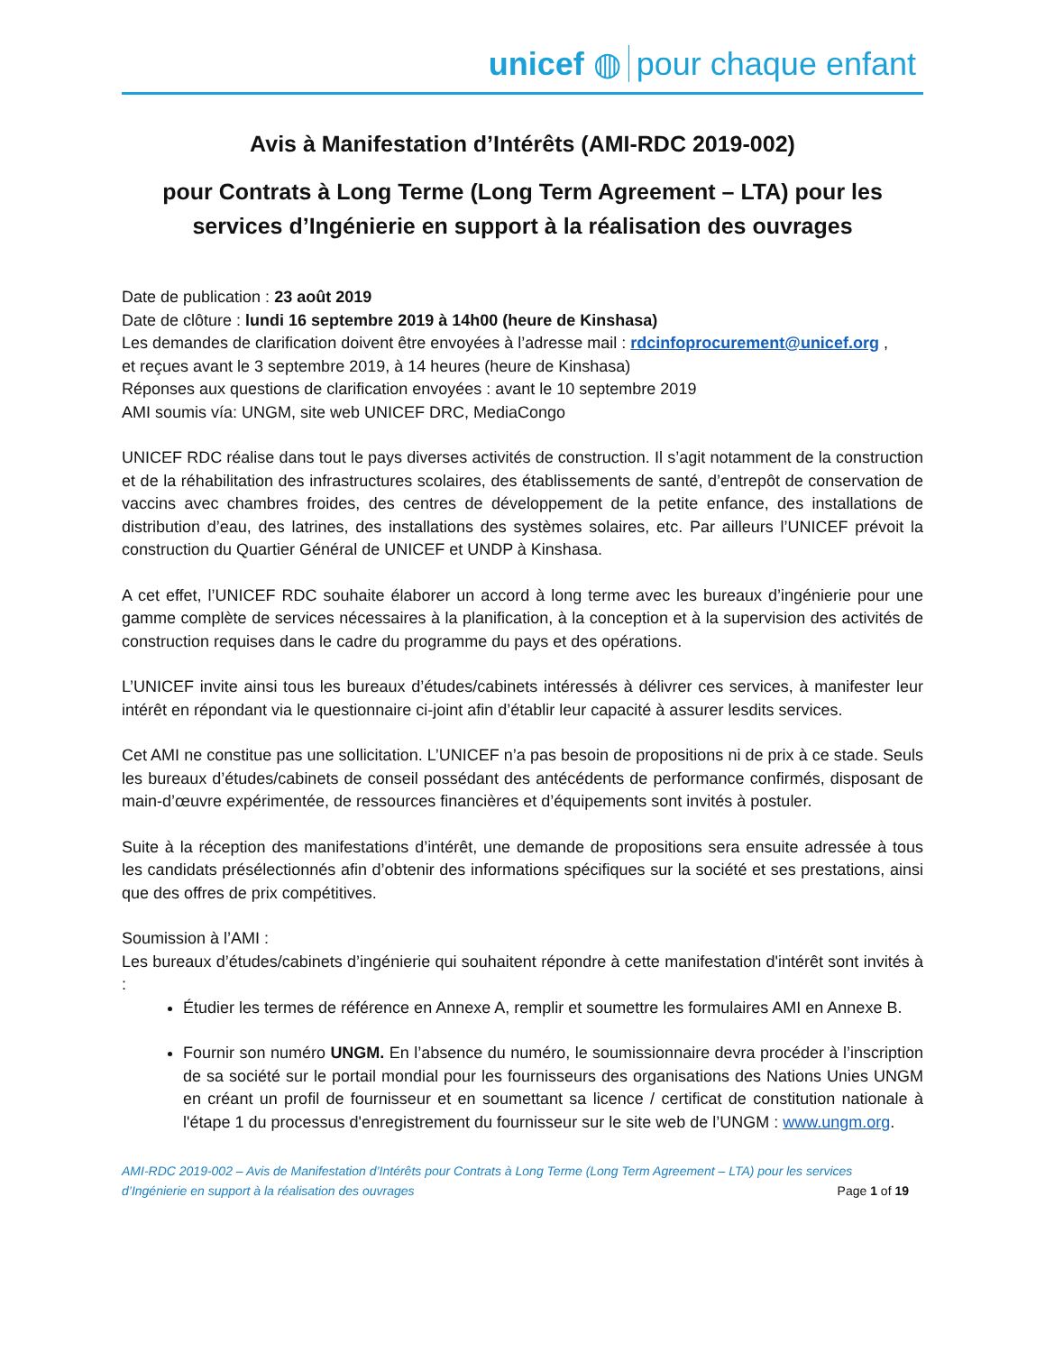unicef ◍ pour chaque enfant
Avis à Manifestation d’Intérêts (AMI-RDC 2019-002)
pour Contrats à Long Terme (Long Term Agreement – LTA) pour les services d’Ingénierie en support à la réalisation des ouvrages
Date de publication : 23 août 2019
Date de clôture : lundi 16 septembre 2019 à 14h00 (heure de Kinshasa)
Les demandes de clarification doivent être envoyées à l’adresse mail : rdcinfoprocurement@unicef.org ,
et reçues avant le 3 septembre 2019, à 14 heures (heure de Kinshasa)
Réponses aux questions de clarification envoyées : avant le 10 septembre 2019
AMI soumis vía: UNGM, site web UNICEF DRC, MediaCongo
UNICEF RDC réalise dans tout le pays diverses activités de construction. Il s’agit notamment de la construction et de la réhabilitation des infrastructures scolaires, des établissements de santé, d’entrepôt de conservation de vaccins avec chambres froides, des centres de développement de la petite enfance, des installations de distribution d’eau, des latrines, des installations des systèmes solaires, etc. Par ailleurs l’UNICEF prévoit la construction du Quartier Général de UNICEF et UNDP à Kinshasa.
A cet effet, l’UNICEF RDC souhaite élaborer un accord à long terme avec les bureaux d’ingénierie pour une gamme complète de services nécessaires à la planification, à la conception et à la supervision des activités de construction requises dans le cadre du programme du pays et des opérations.
L’UNICEF invite ainsi tous les bureaux d’études/cabinets intéressés à délivrer ces services, à manifester leur intérêt en répondant via le questionnaire ci-joint afin d’établir leur capacité à assurer lesdits services.
Cet AMI ne constitue pas une sollicitation. L’UNICEF n’a pas besoin de propositions ni de prix à ce stade. Seuls les bureaux d’études/cabinets de conseil possédant des antécédents de performance confirmés, disposant de main-d’œuvre expérimentée, de ressources financières et d’équipements sont invités à postuler.
Suite à la réception des manifestations d’intérêt, une demande de propositions sera ensuite adressée à tous les candidats présélectionnés afin d’obtenir des informations spécifiques sur la société et ses prestations, ainsi que des offres de prix compétitives.
Soumission à l’AMI :
Les bureaux d’études/cabinets d’ingénierie qui souhaitent répondre à cette manifestation d'intérêt sont invités à :
Étudier les termes de référence en Annexe A, remplir et soumettre les formulaires AMI en Annexe B.
Fournir son numéro UNGM. En l’absence du numéro, le soumissionnaire devra procéder à l’inscription de sa société sur le portail mondial pour les fournisseurs des organisations des Nations Unies UNGM en créant un profil de fournisseur et en soumettant sa licence / certificat de constitution nationale à l'étape 1 du processus d'enregistrement du fournisseur sur le site web de l’UNGM : www.ungm.org.
AMI-RDC 2019-002 – Avis de Manifestation d’Intérêts pour Contrats à Long Terme (Long Term Agreement – LTA) pour les services
d’Ingénierie en support à la réalisation des ouvrages Page 1 of 19